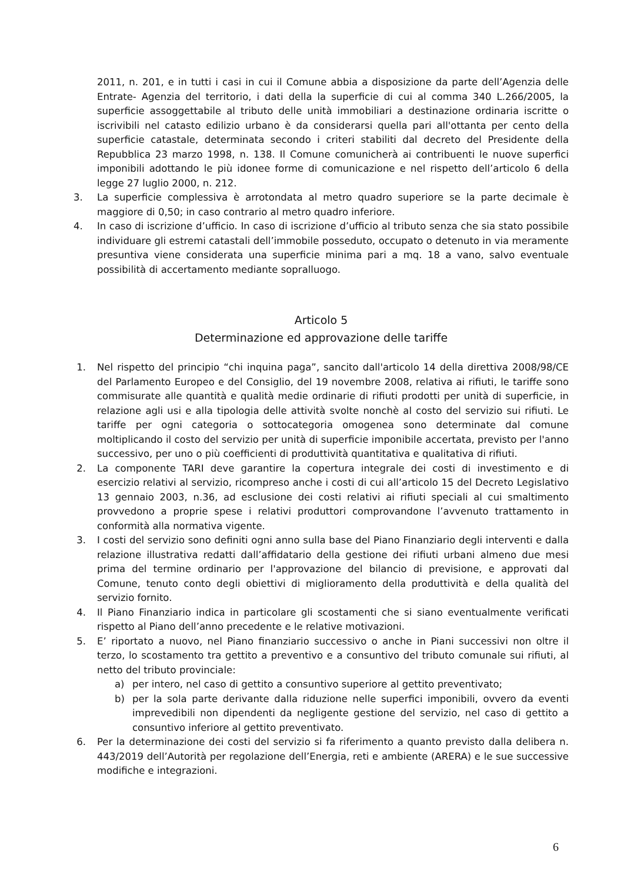2011, n. 201, e in tutti i casi in cui il Comune abbia a disposizione da parte dell’Agenzia delle Entrate- Agenzia del territorio, i dati della la superficie di cui al comma 340 L.266/2005, la superficie assoggettabile al tributo delle unità immobiliari a destinazione ordinaria iscritte o iscrivibili nel catasto edilizio urbano è da considerarsi quella pari all'ottanta per cento della superficie catastale, determinata secondo i criteri stabiliti dal decreto del Presidente della Repubblica 23 marzo 1998, n. 138. Il Comune comunicherà ai contribuenti le nuove superfici imponibili adottando le più idonee forme di comunicazione e nel rispetto dell’articolo 6 della legge 27 luglio 2000, n. 212.
3. La superficie complessiva è arrotondata al metro quadro superiore se la parte decimale è maggiore di 0,50; in caso contrario al metro quadro inferiore.
4. In caso di iscrizione d’ufficio. In caso di iscrizione d’ufficio al tributo senza che sia stato possibile individuare gli estremi catastali dell’immobile posseduto, occupato o detenuto in via meramente presuntiva viene considerata una superficie minima pari a mq. 18 a vano, salvo eventuale possibilità di accertamento mediante sopralluogo.
Articolo 5
Determinazione ed approvazione delle tariffe
1. Nel rispetto del principio “chi inquina paga”, sancito dall'articolo 14 della direttiva 2008/98/CE del Parlamento Europeo e del Consiglio, del 19 novembre 2008, relativa ai rifiuti, le tariffe sono commisurate alle quantità e qualità medie ordinarie di rifiuti prodotti per unità di superficie, in relazione agli usi e alla tipologia delle attività svolte nonchè al costo del servizio sui rifiuti. Le tariffe per ogni categoria o sottocategoria omogenea sono determinate dal comune moltiplicando il costo del servizio per unità di superficie imponibile accertata, previsto per l'anno successivo, per uno o più coefficienti di produttività quantitativa e qualitativa di rifiuti.
2. La componente TARI deve garantire la copertura integrale dei costi di investimento e di esercizio relativi al servizio, ricompreso anche i costi di cui all’articolo 15 del Decreto Legislativo 13 gennaio 2003, n.36, ad esclusione dei costi relativi ai rifiuti speciali al cui smaltimento provvedono a proprie spese i relativi produttori comprovandone l’avvenuto trattamento in conformità alla normativa vigente.
3. I costi del servizio sono definiti ogni anno sulla base del Piano Finanziario degli interventi e dalla relazione illustrativa redatti dall’affidatario della gestione dei rifiuti urbani almeno due mesi prima del termine ordinario per l'approvazione del bilancio di previsione, e approvati dal Comune, tenuto conto degli obiettivi di miglioramento della produttività e della qualità del servizio fornito.
4. Il Piano Finanziario indica in particolare gli scostamenti che si siano eventualmente verificati rispetto al Piano dell’anno precedente e le relative motivazioni.
5. E’ riportato a nuovo, nel Piano finanziario successivo o anche in Piani successivi non oltre il terzo, lo scostamento tra gettito a preventivo e a consuntivo del tributo comunale sui rifiuti, al netto del tributo provinciale:
a) per intero, nel caso di gettito a consuntivo superiore al gettito preventivato;
b) per la sola parte derivante dalla riduzione nelle superfici imponibili, ovvero da eventi imprevedibili non dipendenti da negligente gestione del servizio, nel caso di gettito a consuntivo inferiore al gettito preventivato.
6. Per la determinazione dei costi del servizio si fa riferimento a quanto previsto dalla delibera n. 443/2019 dell’Autorità per regolazione dell’Energia, reti e ambiente (ARERA) e le sue successive modifiche e integrazioni.
6